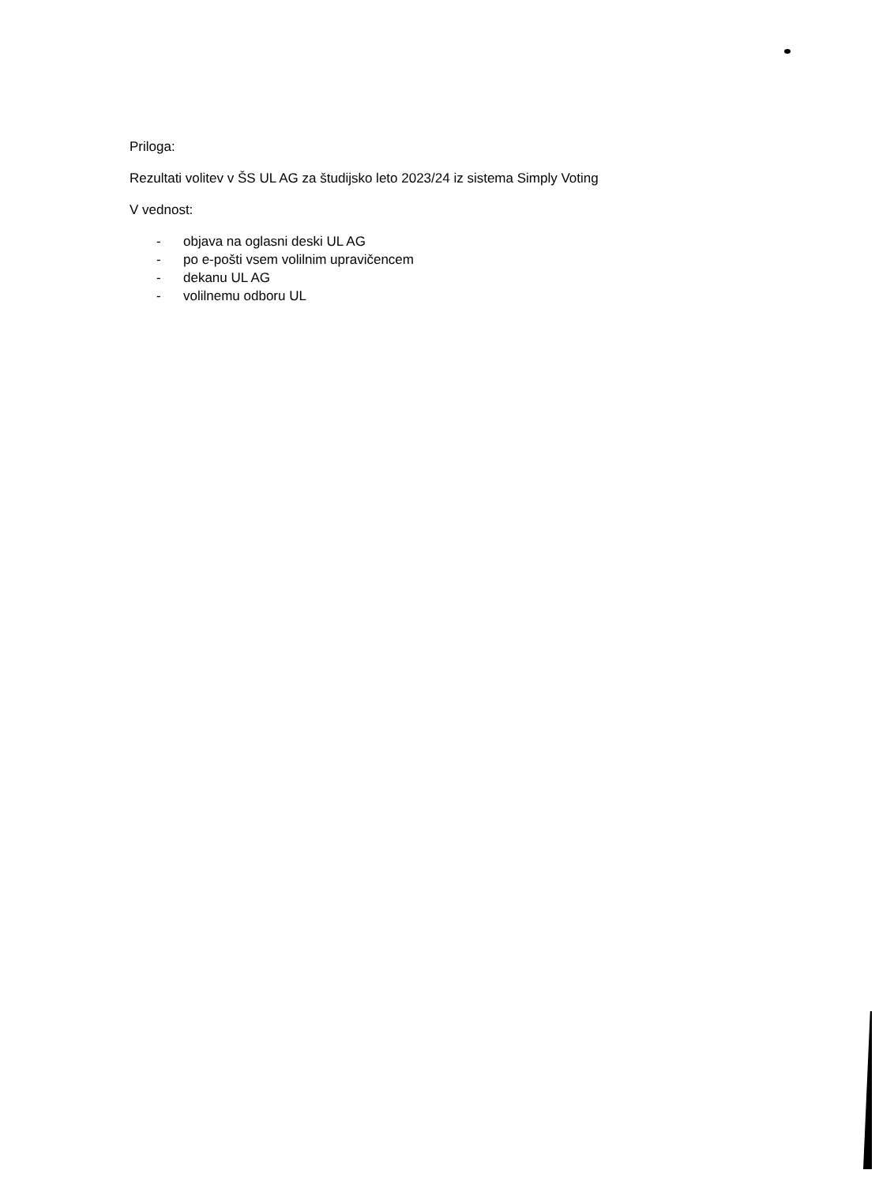Priloga:
Rezultati volitev v ŠS UL AG za študijsko leto 2023/24 iz sistema Simply Voting
V vednost:
- objava na oglasni deski UL AG
- po e-pošti vsem volilnim upravičencem
- dekanu UL AG
- volilnemu odboru UL